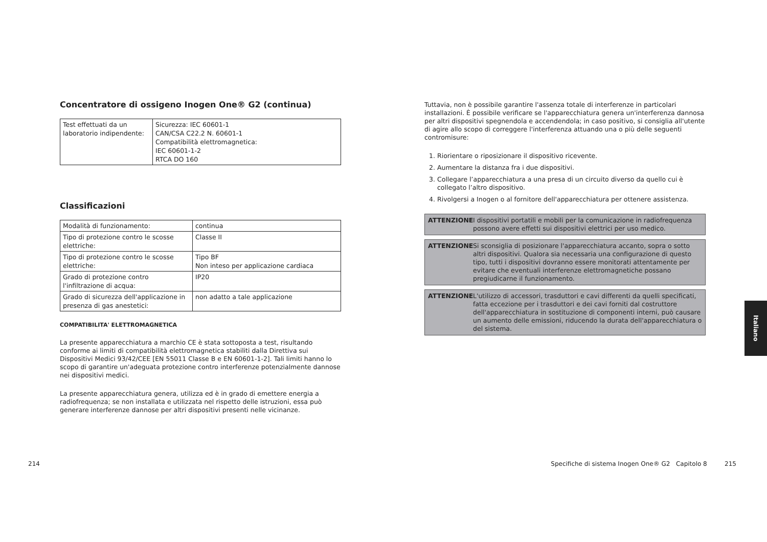Concentratore di ossigeno Inogen One® G2 (continua)
| Test effettuati da un laboratorio indipendente: | Sicurezza: IEC 60601-1 CAN/CSA C22.2 N. 60601-1 Compatibilità elettromagnetica: IEC 60601-1-2 RTCA DO 160 |
Classificazioni
| Modalità di funzionamento: | continua |
| Tipo di protezione contro le scosse elettriche: | Classe II |
| Tipo di protezione contro le scosse elettriche: | Tipo BF Non inteso per applicazione cardiaca |
| Grado di protezione contro l'infiltrazione di acqua: | IP20 |
| Grado di sicurezza dell'applicazione in presenza di gas anestetici: | non adatto a tale applicazione |
COMPATIBILITA' ELETTROMAGNETICA
La presente apparecchiatura a marchio CE è stata sottoposta a test, risultando conforme ai limiti di compatibilità elettromagnetica stabiliti dalla Direttiva sui Dispositivi Medici 93/42/CEE [EN 55011 Classe B e EN 60601-1-2]. Tali limiti hanno lo scopo di garantire un'adeguata protezione contro interferenze potenzialmente dannose nei dispositivi medici.
La presente apparecchiatura genera, utilizza ed è in grado di emettere energia a radiofrequenza; se non installata e utilizzata nel rispetto delle istruzioni, essa può generare interferenze dannose per altri dispositivi presenti nelle vicinanze.
Tuttavia, non è possibile garantire l'assenza totale di interferenze in particolari installazioni. È possibile verificare se l'apparecchiatura genera un'interferenza dannosa per altri dispositivi spegnendola e accendendola; in caso positivo, si consiglia all'utente di agire allo scopo di correggere l'interferenza attuando una o più delle seguenti contromisure:
1. Riorientare o riposizionare il dispositivo ricevente.
2. Aumentare la distanza fra i due dispositivi.
3. Collegare l’apparecchiatura a una presa di un circuito diverso da quello cui è collegato l’altro dispositivo.
4. Rivolgersi a Inogen o al fornitore dell'apparecchiatura per ottenere assistenza.
ATTENZIONE I dispositivi portatili e mobili per la comunicazione in radiofrequenza possono avere effetti sui dispositivi elettrici per uso medico.
ATTENZIONE Si sconsiglia di posizionare l'apparecchiatura accanto, sopra o sotto altri dispositivi. Qualora sia necessaria una configurazione di questo tipo, tutti i dispositivi dovranno essere monitorati attentamente per evitare che eventuali interferenze elettromagnetiche possano pregiudicarne il funzionamento.
ATTENZIONE L'utilizzo di accessori, trasduttori e cavi differenti da quelli specificati, fatta eccezione per i trasduttori e dei cavi forniti dal costruttore dell'apparecchiatura in sostituzione di componenti interni, può causare un aumento delle emissioni, riducendo la durata dell'apparecchiatura o del sistema.
214 Specifiche di sistema Inogen One® G2 Capitolo 8 215
Italiano